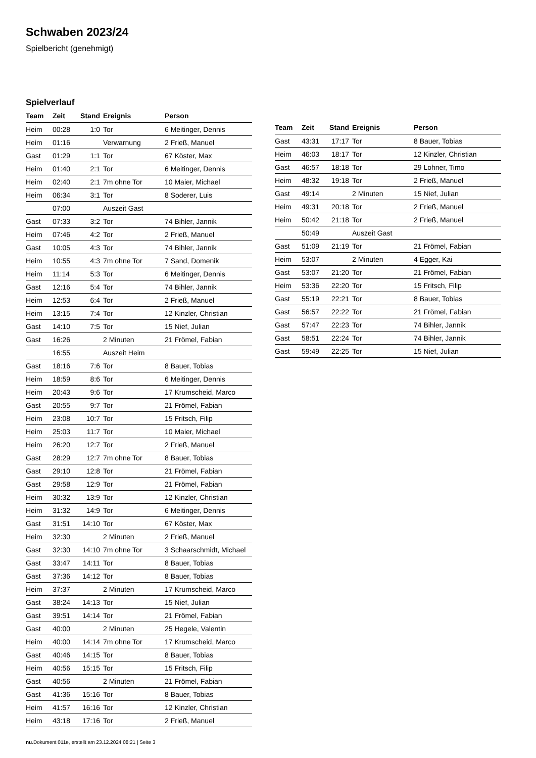Schwaben 2023/24
Spielbericht (genehmigt)
Spielverlauf
| Team | Zeit | Stand | Ereignis | Person |
| --- | --- | --- | --- | --- |
| Heim | 00:28 | 1:0 | Tor | 6 Meitinger, Dennis |
| Heim | 01:16 | | Verwarnung | 2 Frieß, Manuel |
| Gast | 01:29 | 1:1 | Tor | 67 Köster, Max |
| Heim | 01:40 | 2:1 | Tor | 6 Meitinger, Dennis |
| Heim | 02:40 | 2:1 | 7m ohne Tor | 10 Maier, Michael |
| Heim | 06:34 | 3:1 | Tor | 8 Soderer, Luis |
| | 07:00 | | Auszeit Gast | |
| Gast | 07:33 | 3:2 | Tor | 74 Bihler, Jannik |
| Heim | 07:46 | 4:2 | Tor | 2 Frieß, Manuel |
| Gast | 10:05 | 4:3 | Tor | 74 Bihler, Jannik |
| Heim | 10:55 | 4:3 | 7m ohne Tor | 7 Sand, Domenik |
| Heim | 11:14 | 5:3 | Tor | 6 Meitinger, Dennis |
| Gast | 12:16 | 5:4 | Tor | 74 Bihler, Jannik |
| Heim | 12:53 | 6:4 | Tor | 2 Frieß, Manuel |
| Heim | 13:15 | 7:4 | Tor | 12 Kinzler, Christian |
| Gast | 14:10 | 7:5 | Tor | 15 Nief, Julian |
| Gast | 16:26 | | 2 Minuten | 21 Frömel, Fabian |
| | 16:55 | | Auszeit Heim | |
| Gast | 18:16 | 7:6 | Tor | 8 Bauer, Tobias |
| Heim | 18:59 | 8:6 | Tor | 6 Meitinger, Dennis |
| Heim | 20:43 | 9:6 | Tor | 17 Krumscheid, Marco |
| Gast | 20:55 | 9:7 | Tor | 21 Frömel, Fabian |
| Heim | 23:08 | 10:7 | Tor | 15 Fritsch, Filip |
| Heim | 25:03 | 11:7 | Tor | 10 Maier, Michael |
| Heim | 26:20 | 12:7 | Tor | 2 Frieß, Manuel |
| Gast | 28:29 | 12:7 | 7m ohne Tor | 8 Bauer, Tobias |
| Gast | 29:10 | 12:8 | Tor | 21 Frömel, Fabian |
| Gast | 29:58 | 12:9 | Tor | 21 Frömel, Fabian |
| Heim | 30:32 | 13:9 | Tor | 12 Kinzler, Christian |
| Heim | 31:32 | 14:9 | Tor | 6 Meitinger, Dennis |
| Gast | 31:51 | 14:10 | Tor | 67 Köster, Max |
| Heim | 32:30 | | 2 Minuten | 2 Frieß, Manuel |
| Gast | 32:30 | 14:10 | 7m ohne Tor | 3 Schaarschmidt, Michael |
| Gast | 33:47 | 14:11 | Tor | 8 Bauer, Tobias |
| Gast | 37:36 | 14:12 | Tor | 8 Bauer, Tobias |
| Heim | 37:37 | | 2 Minuten | 17 Krumscheid, Marco |
| Gast | 38:24 | 14:13 | Tor | 15 Nief, Julian |
| Gast | 39:51 | 14:14 | Tor | 21 Frömel, Fabian |
| Gast | 40:00 | | 2 Minuten | 25 Hegele, Valentin |
| Heim | 40:00 | 14:14 | 7m ohne Tor | 17 Krumscheid, Marco |
| Gast | 40:46 | 14:15 | Tor | 8 Bauer, Tobias |
| Heim | 40:56 | 15:15 | Tor | 15 Fritsch, Filip |
| Gast | 40:56 | | 2 Minuten | 21 Frömel, Fabian |
| Gast | 41:36 | 15:16 | Tor | 8 Bauer, Tobias |
| Heim | 41:57 | 16:16 | Tor | 12 Kinzler, Christian |
| Heim | 43:18 | 17:16 | Tor | 2 Frieß, Manuel |
| Team | Zeit | Stand | Ereignis | Person |
| --- | --- | --- | --- | --- |
| Gast | 43:31 | 17:17 | Tor | 8 Bauer, Tobias |
| Heim | 46:03 | 18:17 | Tor | 12 Kinzler, Christian |
| Gast | 46:57 | 18:18 | Tor | 29 Lohner, Timo |
| Heim | 48:32 | 19:18 | Tor | 2 Frieß, Manuel |
| Gast | 49:14 | | 2 Minuten | 15 Nief, Julian |
| Heim | 49:31 | 20:18 | Tor | 2 Frieß, Manuel |
| Heim | 50:42 | 21:18 | Tor | 2 Frieß, Manuel |
| | 50:49 | | Auszeit Gast | |
| Gast | 51:09 | 21:19 | Tor | 21 Frömel, Fabian |
| Heim | 53:07 | | 2 Minuten | 4 Egger, Kai |
| Gast | 53:07 | 21:20 | Tor | 21 Frömel, Fabian |
| Heim | 53:36 | 22:20 | Tor | 15 Fritsch, Filip |
| Gast | 55:19 | 22:21 | Tor | 8 Bauer, Tobias |
| Gast | 56:57 | 22:22 | Tor | 21 Frömel, Fabian |
| Gast | 57:47 | 22:23 | Tor | 74 Bihler, Jannik |
| Gast | 58:51 | 22:24 | Tor | 74 Bihler, Jannik |
| Gast | 59:49 | 22:25 | Tor | 15 Nief, Julian |
nu.Dokument 011e, erstellt am 23.12.2024 08:21 | Seite 3